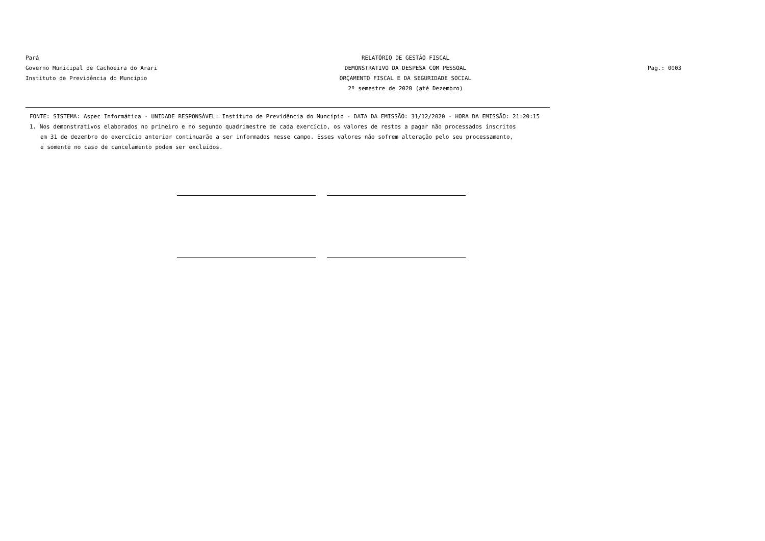Pará
Governo Municipal de Cachoeira do Arari
Instituto de Previdência do Muncípio
RELATÓRIO DE GESTÃO FISCAL
DEMONSTRATIVO DA DESPESA COM PESSOAL
ORÇAMENTO FISCAL E DA SEGURIDADE SOCIAL
2º semestre de 2020 (até Dezembro)
Pag.: 0003
FONTE: SISTEMA: Aspec Informática - UNIDADE RESPONSÁVEL: Instituto de Previdência do Muncípio - DATA DA EMISSÃO: 31/12/2020 - HORA DA EMISSÃO: 21:20:15
1. Nos demonstrativos elaborados no primeiro e no segundo quadrimestre de cada exercício, os valores de restos a pagar não processados inscritos
em 31 de dezembro do exercício anterior continuarão a ser informados nesse campo. Esses valores não sofrem alteração pelo seu processamento,
e somente no caso de cancelamento podem ser excluídos.